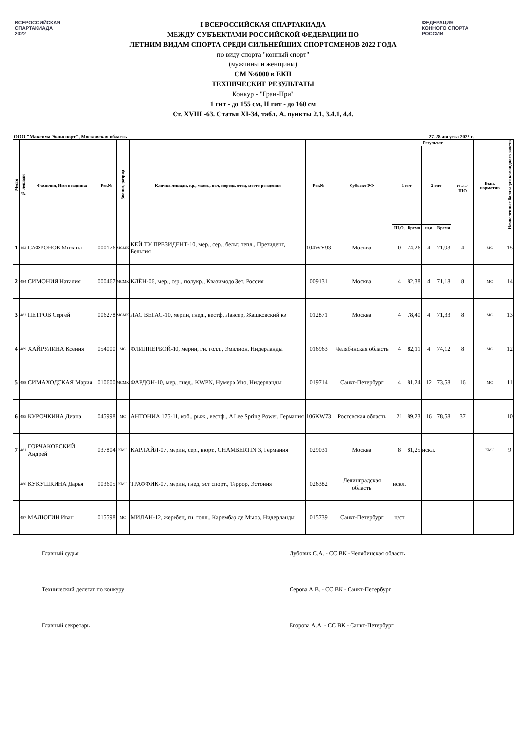ВСЕРОССИЙСКАЯ
СПАРТАКИАДА
2022
I ВСЕРОССИЙСКАЯ СПАРТАКИАДА
МЕЖДУ СУБЪЕКТАМИ РОССИЙСКОЙ ФЕДЕРАЦИИ ПО
ЛЕТНИМ ВИДАМ СПОРТА СРЕДИ СИЛЬНЕЙШИХ СПОРТСМЕНОВ 2022 ГОДА
по виду спорта "конный спорт"
(мужчины и женщины)
СМ №6000 в ЕКП
ТЕХНИЧЕСКИЕ РЕЗУЛЬТАТЫ
Конкур - "Гран-При"
1 гит - до 155 см, II гит - до 160 см
Ст. XVIII -63. Статья XI-34, табл. А. пункты 2.1, 3.4.1, 4.4.
ФЕДЕРАЦИЯ
КОННОГО СПОРТА
РОССИИ
ООО "Максима Эквиспорт", Московская область 27-28 августа 2022 г.
| Место | № лошади | Фамилия, Имя всадника | Рег.№ | Звание, разряд | Кличка лошади, г.р., масть, пол, порода, отец, место рождения | Рег.№ | Субъект РФ | Результат | | | | | Вып. норматив | Начисленные баллы для командного зачета |
| --- | --- | --- | --- | --- | --- | --- | --- | --- | --- | --- | --- | --- | --- | --- |
| | | | | | | | | 1 гит | | 2 гит | | Итого ШО | | |
| | | | | | | | | Ш.О. | Время | ш.о | Время | | | |
| 1 | 483 | САФРОНОВ Михаил | 000176 | МСМК | КЕЙ ТУ ПРЕЗИДЕНТ-10, мер., сер., бельг. тепл., Президент, Бельгия | 104WY93 | Москва | 0 | 74,26 | 4 | 71,93 | 4 | МС | 15 |
| 2 | 484 | СИМОНИЯ Наталия | 000467 | МСМК | КЛЁН-06, мер., сер., полукр., Квазимодо Зет, Россия | 009131 | Москва | 4 | 82,38 | 4 | 71,18 | 8 | МС | 14 |
| 3 | 482 | ПЕТРОВ Сергей | 006278 | МСМК | ЛАС ВЕГАС-10, мерин, гнед., вестф, Лансер, Жашковский кз | 012871 | Москва | 4 | 78,40 | 4 | 71,33 | 8 | МС | 13 |
| 4 | 489 | ХАЙРУЛИНА Ксения | 054000 | МС | ФЛИППЕРБОЙ-10, мерин, гн. голл., Эмилион, Нидерланды | 016963 | Челябинская область | 4 | 82,11 | 4 | 74,12 | 8 | МС | 12 |
| 5 | 488 | СИМАХОДСКАЯ Мария | 010600 | МСМК | ФАРДОН-10, мер., гнед., KWPN, Нумеро Уно, Нидерланды | 019714 | Санкт-Петербург | 4 | 81,24 | 12 | 73,58 | 16 | МС | 11 |
| 6 | 485 | КУРОЧКИНА Диана | 045998 | МС | АНТОНИА 175-11, коб., рыж., вестф., A Lee Spring Power, Германия | 106KW73 | Ростовская область | 21 | 89,23 | 16 | 78,58 | 37 | | 10 |
| 7 | 481 | ГОРЧАКОВСКИЙ Андрей | 037804 | КМС | КАРЛАЙЛ-07, мерин, сер., вюрт., CHAMBERTIN 3, Германия | 029031 | Москва | 8 | 81,25 | искл. | | | КМС | 9 |
| | 480 | КУКУШКИНА Дарья | 003605 | КМС | ТРАФФИК-07, мерин, гнед, эст спорт., Террор, Эстония | 026382 | Ленинградская область | искл. | | | | | | |
| | 487 | МАЛЮГИН Иван | 015598 | МС | МИЛАН-12, жеребец, гн. голл., Карембар де Мьюз, Нидерланды | 015739 | Санкт-Петербург | н/ст | | | | | | |
Главный судья Дубовик С.А. - СС ВК - Челябинская область
Технический делегат по конкуру Серова А.В. - СС ВК - Санкт-Петербург
Главный секретарь Егорова А.А. - СС ВК - Санкт-Петербург